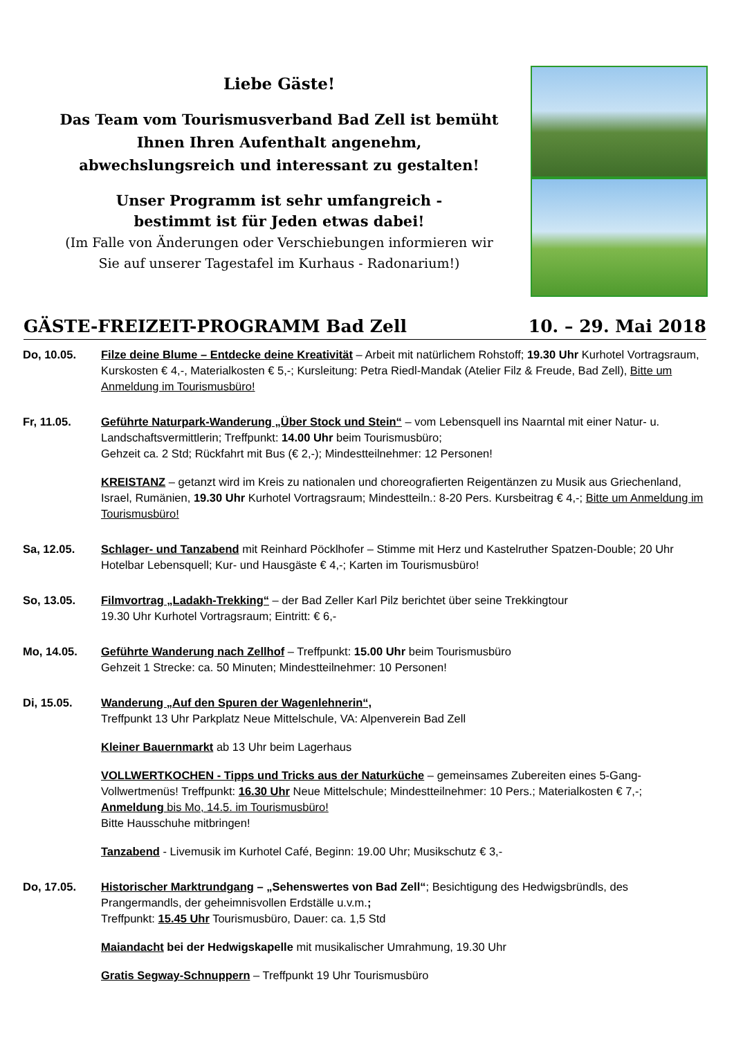Liebe Gäste!
Das Team vom Tourismusverband Bad Zell ist bemüht
Ihnen Ihren Aufenthalt angenehm,
abwechslungsreich und interessant zu gestalten!
Unser Programm ist sehr umfangreich -
bestimmt ist für Jeden etwas dabei!
(Im Falle von Änderungen oder Verschiebungen informieren wir
Sie auf unserer Tagestafel im Kurhaus - Radonarium!)
GÄSTE-FREIZEIT-PROGRAMM Bad Zell 10. – 29. Mai 2018
Do, 10.05. Filze deine Blume – Entdecke deine Kreativität – Arbeit mit natürlichem Rohstoff; 19.30 Uhr Kurhotel Vortragsraum, Kurskosten € 4,-, Materialkosten € 5,-; Kursleitung: Petra Riedl-Mandak (Atelier Filz & Freude, Bad Zell), Bitte um Anmeldung im Tourismusbüro!
Fr, 11.05. Geführte Naturpark-Wanderung „Über Stock und Stein“ – vom Lebensquell ins Naarntal mit einer Natur- u. Landschaftsvermittlerin; Treffpunkt: 14.00 Uhr beim Tourismusbüro;
Gehzeit ca. 2 Std; Rückfahrt mit Bus (€ 2,-); Mindestteilnehmer: 12 Personen!
KREISTANZ – getanzt wird im Kreis zu nationalen und choreografierten Reigentänzen zu Musik aus Griechenland, Israel, Rumänien, 19.30 Uhr Kurhotel Vortragsraum; Mindestteiln.: 8-20 Pers. Kursbeitrag € 4,-; Bitte um Anmeldung im Tourismusbüro!
Sa, 12.05. Schlager- und Tanzabend mit Reinhard Pöcklhofer – Stimme mit Herz und Kastelruther Spatzen-Double; 20 Uhr Hotelbar Lebensquell; Kur- und Hausgäste € 4,-; Karten im Tourismusbüro!
So, 13.05. Filmvortrag „Ladakh-Trekking“ – der Bad Zeller Karl Pilz berichtet über seine Trekkingtour
19.30 Uhr Kurhotel Vortragsraum; Eintritt: € 6,-
Mo, 14.05. Geführte Wanderung nach Zellhof – Treffpunkt: 15.00 Uhr beim Tourismusbüro
Gehzeit 1 Strecke: ca. 50 Minuten; Mindestteilnehmer: 10 Personen!
Di, 15.05. Wanderung „Auf den Spuren der Wagenlehnerin“,
Treffpunkt 13 Uhr Parkplatz Neue Mittelschule, VA: Alpenverein Bad Zell
Kleiner Bauernmarkt ab 13 Uhr beim Lagerhaus
VOLLWERTKOCHEN - Tipps und Tricks aus der Naturküche – gemeinsames Zubereiten eines 5-Gang-Vollwertmenüs! Treffpunkt: 16.30 Uhr Neue Mittelschule; Mindestteilnehmer: 10 Pers.; Materialkosten € 7,-; Anmeldung bis Mo, 14.5. im Tourismusbüro!
Bitte Hausschuhe mitbringen!
Tanzabend - Livemusik im Kurhotel Café, Beginn: 19.00 Uhr; Musikschutz € 3,-
Do, 17.05. Historischer Marktrundgang – „Sehenswertes von Bad Zell“; Besichtigung des Hedwigsbründls, des Prangermandls, der geheimnisvollen Erdställe u.v.m.;
Treffpunkt: 15.45 Uhr Tourismusbüro, Dauer: ca. 1,5 Std
Maiandacht bei der Hedwigskapelle mit musikalischer Umrahmung, 19.30 Uhr
Gratis Segway-Schnuppern – Treffpunkt 19 Uhr Tourismusbüro